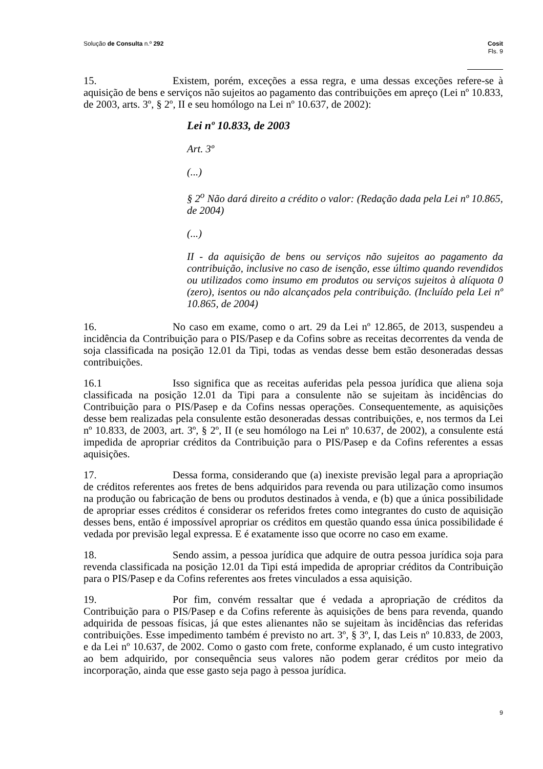Solução de Consulta n.º 292 Cosit
Fls. 9
15. Existem, porém, exceções a essa regra, e uma dessas exceções refere-se à aquisição de bens e serviços não sujeitos ao pagamento das contribuições em apreço (Lei nº 10.833, de 2003, arts. 3º, § 2º, II e seu homólogo na Lei nº 10.637, de 2002):
Lei nº 10.833, de 2003
Art. 3º
(...)
§ 2<sup>o</sup> Não dará direito a crédito o valor: (Redação dada pela Lei nº 10.865, de 2004)
(...)
II - da aquisição de bens ou serviços não sujeitos ao pagamento da contribuição, inclusive no caso de isenção, esse último quando revendidos ou utilizados como insumo em produtos ou serviços sujeitos à alíquota 0 (zero), isentos ou não alcançados pela contribuição. (Incluído pela Lei nº 10.865, de 2004)
16. No caso em exame, como o art. 29 da Lei nº 12.865, de 2013, suspendeu a incidência da Contribuição para o PIS/Pasep e da Cofins sobre as receitas decorrentes da venda de soja classificada na posição 12.01 da Tipi, todas as vendas desse bem estão desoneradas dessas contribuições.
16.1 Isso significa que as receitas auferidas pela pessoa jurídica que aliena soja classificada na posição 12.01 da Tipi para a consulente não se sujeitam às incidências do Contribuição para o PIS/Pasep e da Cofins nessas operações. Consequentemente, as aquisições desse bem realizadas pela consulente estão desoneradas dessas contribuições, e, nos termos da Lei nº 10.833, de 2003, art. 3º, § 2º, II (e seu homólogo na Lei nº 10.637, de 2002), a consulente está impedida de apropriar créditos da Contribuição para o PIS/Pasep e da Cofins referentes a essas aquisições.
17. Dessa forma, considerando que (a) inexiste previsão legal para a apropriação de créditos referentes aos fretes de bens adquiridos para revenda ou para utilização como insumos na produção ou fabricação de bens ou produtos destinados à venda, e (b) que a única possibilidade de apropriar esses créditos é considerar os referidos fretes como integrantes do custo de aquisição desses bens, então é impossível apropriar os créditos em questão quando essa única possibilidade é vedada por previsão legal expressa. E é exatamente isso que ocorre no caso em exame.
18. Sendo assim, a pessoa jurídica que adquire de outra pessoa jurídica soja para revenda classificada na posição 12.01 da Tipi está impedida de apropriar créditos da Contribuição para o PIS/Pasep e da Cofins referentes aos fretes vinculados a essa aquisição.
19. Por fim, convém ressaltar que é vedada a apropriação de créditos da Contribuição para o PIS/Pasep e da Cofins referente às aquisições de bens para revenda, quando adquirida de pessoas físicas, já que estes alienantes não se sujeitam às incidências das referidas contribuições. Esse impedimento também é previsto no art. 3º, § 3º, I, das Leis nº 10.833, de 2003, e da Lei nº 10.637, de 2002. Como o gasto com frete, conforme explanado, é um custo integrativo ao bem adquirido, por consequência seus valores não podem gerar créditos por meio da incorporação, ainda que esse gasto seja pago à pessoa jurídica.
9